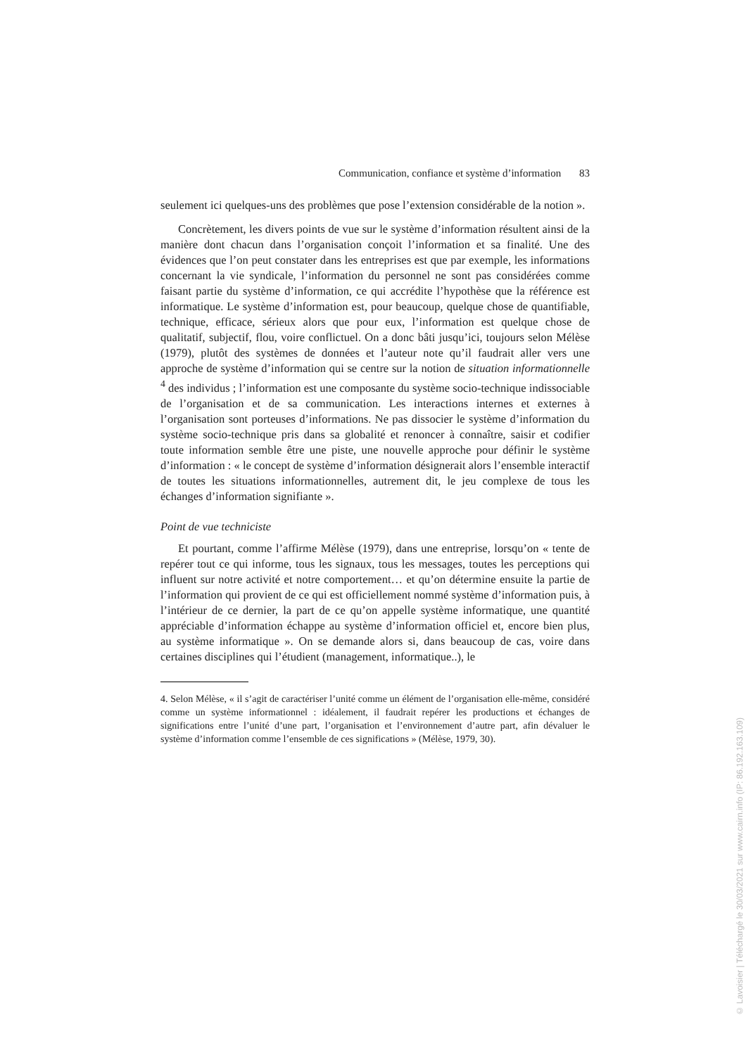Communication, confiance et système d’information 83
seulement ici quelques-uns des problèmes que pose l’extension considérable de la notion ».
Concrètement, les divers points de vue sur le système d’information résultent ainsi de la manière dont chacun dans l’organisation conçoit l’information et sa finalité. Une des évidences que l’on peut constater dans les entreprises est que par exemple, les informations concernant la vie syndicale, l’information du personnel ne sont pas considérées comme faisant partie du système d’information, ce qui accrédite l’hypothèse que la référence est informatique. Le système d’information est, pour beaucoup, quelque chose de quantifiable, technique, efficace, sérieux alors que pour eux, l’information est quelque chose de qualitatif, subjectif, flou, voire conflictuel. On a donc bâti jusqu’ici, toujours selon Mélèse (1979), plutôt des systèmes de données et l’auteur note qu’il faudrait aller vers une approche de système d’information qui se centre sur la notion de situation informationnelle <sup>4</sup> des individus ; l’information est une composante du système socio-technique indissociable de l’organisation et de sa communication. Les interactions internes et externes à l’organisation sont porteuses d’informations. Ne pas dissocier le système d’information du système socio-technique pris dans sa globalité et renoncer à connaître, saisir et codifier toute information semble être une piste, une nouvelle approche pour définir le système d’information : « le concept de système d’information désignerait alors l’ensemble interactif de toutes les situations informationnelles, autrement dit, le jeu complexe de tous les échanges d’information signifiante ».
Point de vue techniciste
Et pourtant, comme l’affirme Mélèse (1979), dans une entreprise, lorsqu’on « tente de repérer tout ce qui informe, tous les signaux, tous les messages, toutes les perceptions qui influent sur notre activité et notre comportement… et qu’on détermine ensuite la partie de l’information qui provient de ce qui est officiellement nommé système d’information puis, à l’intérieur de ce dernier, la part de ce qu’on appelle système informatique, une quantité appréciable d’information échappe au système d’information officiel et, encore bien plus, au système informatique ». On se demande alors si, dans beaucoup de cas, voire dans certaines disciplines qui l’étudient (management, informatique..), le
4. Selon Mélèse, « il s’agit de caractériser l’unité comme un élément de l’organisation elle-même, considéré comme un système informationnel : idéalement, il faudrait repérer les productions et échanges de significations entre l’unité d’une part, l’organisation et l’environnement d’autre part, afin dévaluer le système d’information comme l’ensemble de ces significations » (Mélèse, 1979, 30).
© Lavoisier | Téléchargé le 30/03/2021 sur www.cairn.info (IP: 86.192.163.109)